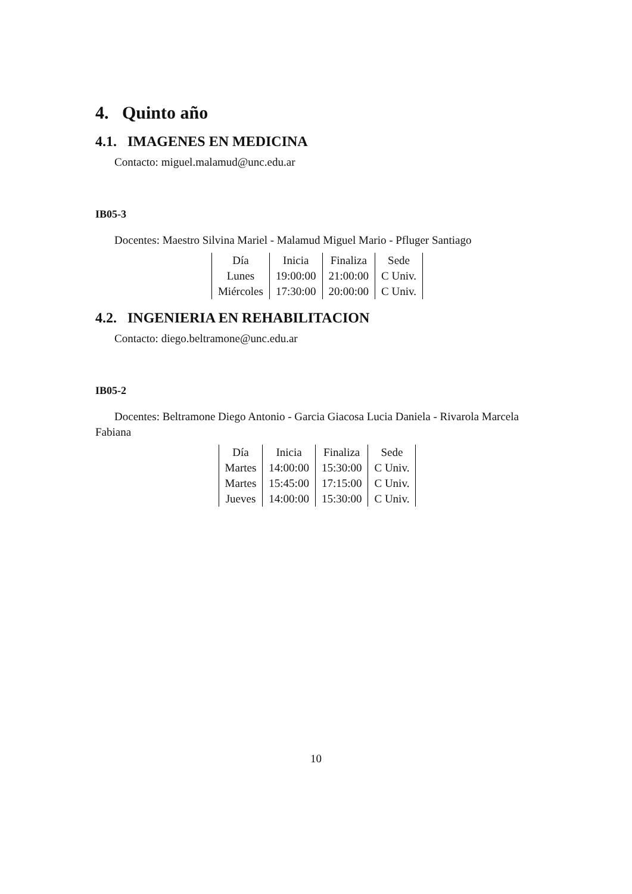4. Quinto año
4.1. IMAGENES EN MEDICINA
Contacto: miguel.malamud@unc.edu.ar
IB05-3
Docentes: Maestro Silvina Mariel - Malamud Miguel Mario - Pfluger Santiago
| Día | Inicia | Finaliza | Sede |
| Lunes | 19:00:00 | 21:00:00 | C Univ. |
| Miércoles | 17:30:00 | 20:00:00 | C Univ. |
4.2. INGENIERIA EN REHABILITACION
Contacto: diego.beltramone@unc.edu.ar
IB05-2
Docentes: Beltramone Diego Antonio - Garcia Giacosa Lucia Daniela - Rivarola Marcela Fabiana
| Día | Inicia | Finaliza | Sede |
| Martes | 14:00:00 | 15:30:00 | C Univ. |
| Martes | 15:45:00 | 17:15:00 | C Univ. |
| Jueves | 14:00:00 | 15:30:00 | C Univ. |
10